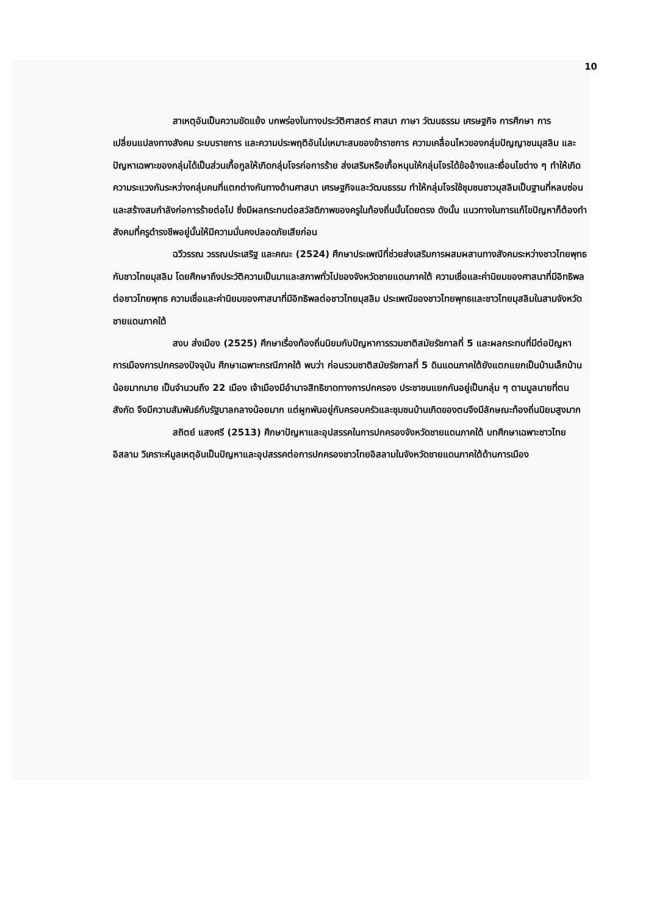10
สาเหตุอันเป็นความขัดแย้ง บกพร่องในทางประวัติศาสตร์ ศาสนา ภาษา วัฒนธรรม เศรษฐกิจ การศึกษา การเปลี่ยนแปลงทางสังคม ระบบราชการ และความประพฤติอันไม่เหมาะสมของข้าราชการ ความเคลื่อนไหวของกลุ่มปัญญาชนมุสลิม และปัญหาเฉพาะของกลุ่มได้เป็นส่วนเกื้อกูลให้เกิดกลุ่มโจรก่อการร้าย ส่งเสริมหรือเกื้อหนุนให้กลุ่มโจรได้ข้ออ้างและเงื่อนไขต่าง ๆ ทำให้เกิดความระแวงกันระหว่างกลุ่มคนที่แตกต่างกันทางด้านศาสนา เศรษฐกิจและวัฒนธรรม ทำให้กลุ่มโจรใช้ชุมชนชาวมุสลิมเป็นฐานที่หลบซ่อนและสร้างสมกำลังก่อการร้ายต่อไป ซึ่งมีผลกระทบต่อสวัสดิภาพของครูในท้องถิ่นนั้นโดยตรง ดังนั้น แนวทางในการแก้ไขปัญหาก็ต้องทำสังคมที่ครูดำรงชีพอยู่นั้นให้มีความมั่นคงปลอดภัยเสียก่อน
ฉวีวรรณ วรรณประเสริฐ และคณะ (2524) ศึกษาประเพณีที่ช่วยส่งเสริมการผสมผสานทางสังคมระหว่างชาวไทยพุทธกับชาวไทยมุสลิม โดยศึกษาถึงประวัติความเป็นมาและสภาพทั่วไปของจังหวัดชายแดนภาคใต้ ความเชื่อและค่านิยมของศาสนาที่มีอิทธิพลต่อชาวไทยพุทธ ความเชื่อและค่านิยมของศาสนาที่มีอิทธิพลต่อชาวไทยมุสลิม ประเพณีของชาวไทยพุทธและชาวไทยมุสลิมในสามจังหวัดชายแดนภาคใต้
สงบ ส่งเมือง (2525) ศึกษาเรื่องท้องถิ่นนิยมกับปัญหาการรวมชาติสมัยรัชกาลที่ 5 และผลกระทบที่มีต่อปัญหาการเมืองการปกครองปัจจุบัน ศึกษาเฉพาะกรณีภาคใต้ พบว่า ก่อนรวมชาติสมัยรัชกาลที่ 5 ดินแดนภาคใต้ยังแตกแยกเป็นบ้านเล็กบ้านน้อยมากมาย เป็นจำนวนถึง 22 เมือง เจ้าเมืองมีอำนาจสิทธิขาดทางการปกครอง ประชาชนแยกกันอยู่เป็นกลุ่ม ๆ ตามมูลนายที่ตนสังกัด จึงมีความสัมพันธ์กับรัฐบาลกลางน้อยมาก แต่ผูกพันอยู่กับครอบครัวและชุมชนบ้านเกิดของตนจึงมีลักษณะท้องถิ่นนิยมสูงมาก
สถิตย์ แสงศรี (2513) ศึกษาปัญหาและอุปสรรคในการปกครองจังหวัดชายแดนภาคใต้ บทศึกษาเฉพาะชาวไทยอิสลาม วิเคราะห์มูลเหตุอันเป็นปัญหาและอุปสรรคต่อการปกครองชาวไทยอิสลามในจังหวัดชายแดนภาคใต้ด้านการเมือง